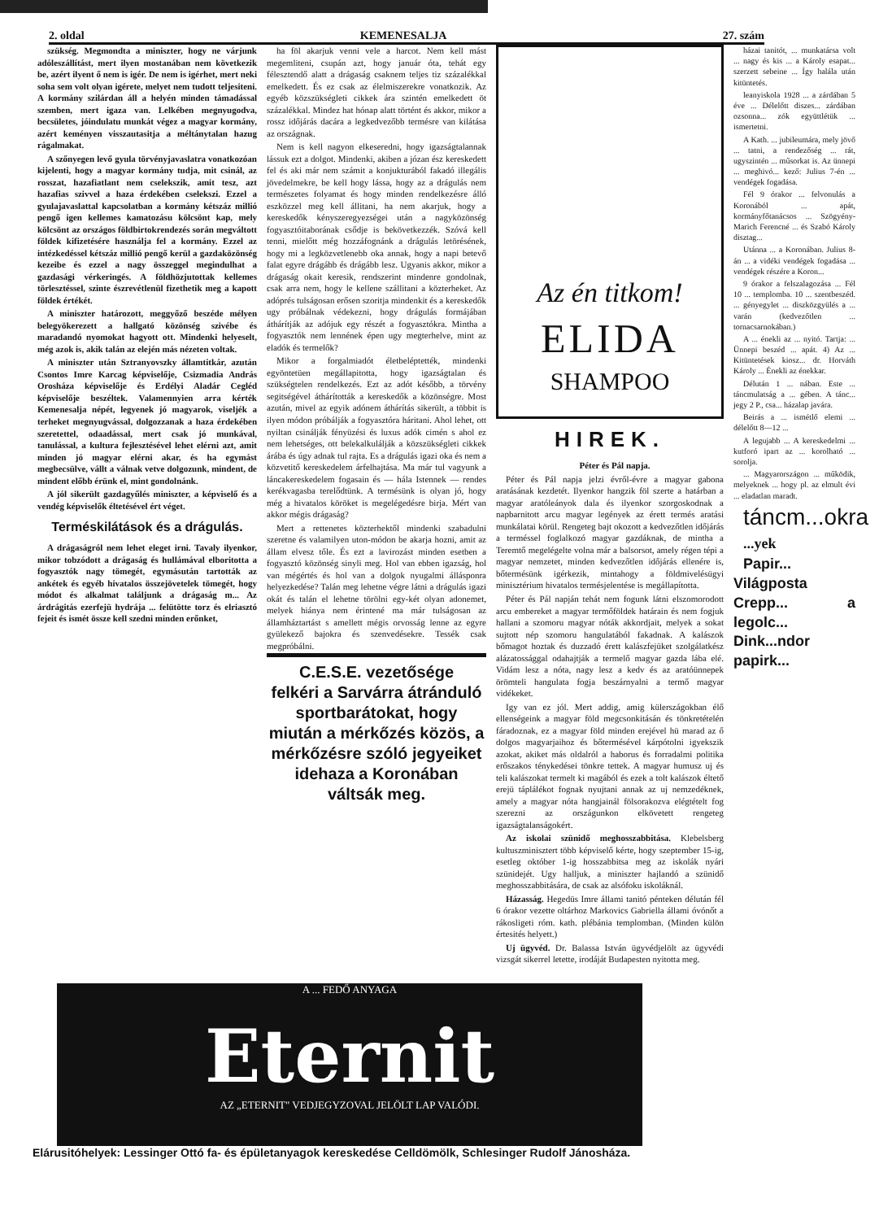2. oldal KEMENESALJA 27. szám
szükség. Megmondta a miniszter, hogy ne várjunk adóleszállítást, mert ilyen mostanában nem következik be, azért ilyent ő nem is igér. De nem is igérhet, mert neki soha sem volt olyan igérete, melyet nem tudott teljesiteni. A kormány szilárdan áll a helyén minden támadással szemben, mert igaza van. Lelkében megnyugodva, becsületes, jóindulatu munkát végez a magyar kormány, azért keményen visszautasitja a méltánytalan hazug rágalmakat.
A szőnyegen levő gyula törvényjavaslatra vonatkozóan kijelenti, hogy a magyar kormány tudja, mit csinál, az rosszat, hazafiatlant nem cselekszik, amit tesz, azt hazafias szivvel a haza érdekében cselekszi. Ezzel a gyulajavaslattal kapcsolatban a kormány kétszáz millió pengő igen kellemes kamatozásu kölcsönt kap, mely kölcsönt az országos földbirtokrendezés során megváltott földek kifizetésére használja fel a kormány. Ezzel az intézkedéssel kétszáz millió pengő kerül a gazdaközönség kezeibe és ezzel a nagy összeggel megindulhat a gazdasági vérkeringés. A földhözjutottak kellemes törlesztéssel, szinte észrevétlenül fizethetik meg a kapott földek értékét.
A miniszter határozott, meggyőző beszéde mélyen belegyökerezett a hallgató közönség szivébe és maradandó nyomokat hagyott ott. Mindenki helyeselt, még azok is, akik talán az elején más nézeten voltak.
A miniszter után Sztranyovszky államtitkár, azután Csontos Imre Karcag képviselője, Csizmadia András Orosháza képviselője és Erdélyi Aladár Cegléd képviselője beszéltek. Valamennyien arra kérték Kemenesalja népét, legyenek jó magyarok, viseljék a terheket megnyugvással, dolgozzanak a haza érdekében szeretettel, odaadással, mert csak jó munkával, tanulással, a kultura fejlesztésével lehet elérni azt, amit minden jó magyar elérni akar, és ha egymást megbecsülve, vállt a válnak vetve dolgozunk, mindent, de mindent előbb érünk el, mint gondolnánk.
A jól sikerült gazdagyűlés miniszter, a képviselő és a vendég képviselők éltetésével ért véget.
Terméskilátások és a drágulás.
A drágaságról nem lehet eleget irni. Tavaly ilyenkor, mikor tobzódott a drágaság és hullámával elboritotta a fogyasztók nagy tömegét, egymásután tartották az ankétek és egyéb hivatalos összejövetelek tömegét, hogy módot és alkalmat találjunk a drágaság m... Az árdrágitás ezerfejü hydrája ... felütötte torz és elriasztó fejeit és ismét össze kell szedni minden erőnket,
ha föl akarjuk venni vele a harcot. Nem kell mást megemliteni, csupán azt, hogy január óta, tehát egy félesztendő alatt a drágaság csaknem teljes tiz százalékkal emelkedett. És ez csak az élelmiszerekre vonatkozik. Az egyéb közszükségleti cikkek ára szintén emelkedett öt százalékkal. Mindez hat hónap alatt történt és akkor, mikor a rossz időjárás dacára a legkedvezőbb termésre van kilátása az országnak.
Nem is kell nagyon elkeseredni, hogy igazságtalannak lássuk ezt a dolgot. Mindenki, akiben a józan ész kereskedett fel és aki már nem számit a konjukturából fakadó illegális jövedelmekre, be kell hogy lássa, hogy az a drágulás nem természetes folyamat és hogy minden rendelkezésre álló eszközzel meg kell állitani, ha nem akarjuk, hogy a kereskedők kényszeregyezségei után a nagyközönség fogyasztóitaborának csődje is bekövetkezzék. Szóvá kell tenni, mielőtt még hozzáfognánk a drágulás letörésének, hogy mi a legközvetlenebb oka annak, hogy a napi betevő falat egyre drágább és drágább lesz. Ugyanis akkor, mikor a drágaság okait keresik, rendszerint mindenre gondolnak, csak arra nem, hogy le kellene szállitani a közterheket. Az adóprés tulságosan erősen szoritja mindenkit és a kereskedők ugy próbálnak védekezni, hogy drágulás formájában áthárítják az adójuk egy részét a fogyasztókra. Mintha a fogyasztók nem lennének épen ugy megterhelve, mint az eladók és termelők?
Mikor a forgalmiadót életbeléptették, mindenki egyöntetüen megállapitotta, hogy igazságtalan és szükségtelen rendelkezés. Ezt az adót később, a törvény segitségével áthárították a kereskedők a közönségre. Most azután, mivel az egyik adónem áthárítás sikerült, a többit is ilyen módon próbálják a fogyasztóra háritani. Ahol lehet, ott nyiltan csinálják fényüzési és luxus adók cimén s ahol ez nem lehetséges, ott belekalkulálják a közszükségleti cikkek árába és úgy adnak tul rajta. Es a drágulás igazi oka és nem a közvetitő kereskedelem árfelhajtása. Ma már tul vagyunk a láncakereskedelem fogasain és — hála Istennek — rendes kerékvagasba terelődtünk. A termésünk is olyan jó, hogy még a hivatalos köröket is megelégedésre birja. Mért van akkor mégis drágaság?
Mert a rettenetes közterhektől mindenki szabadulni szeretne és valamilyen uton-módon be akarja hozni, amit az állam elvesz tőle. És ezt a lavirozást minden esetben a fogyasztó közönség sinyli meg. Hol van ebben igazság, hol van mégértés és hol van a dolgok nyugalmi állásponra helyezkedése? Talán meg lehetne végre látni a drágulás igazi okát és talán el lehetne törölni egy-két olyan adonemet, melyek hiánya nem érintené ma már tulságosan az államháztartást s amellett mégis orvosság lenne az egyre gyülekező bajokra és szenvedésekre. Tessék csak megpróbálni.
C.E.S.E. vezetősége
felkéri a Sarvárra átránduló sportbarátokat, hogy miután a mérkőzés közös, a mérkőzésre szóló jegyeiket idehaza a Koronában váltsák meg.
Az én titkom!
ELIDA
SHAMPOO
HIREK.
Péter és Pál napja.
Péter és Pál napja jelzi évről-évre a magyar gabona aratásának kezdetét. Ilyenkor hangzik föl szerte a határban a magyar aratóleányok dala és ilyenkor szorgoskodnak a napbarnitott arcu magyar legények az érett termés aratási munkálatai körül. Rengeteg bajt okozott a kedvezőtlen időjárás a terméssel foglalkozó magyar gazdáknak, de mintha a Teremtő megelégelte volna már a balsorsot, amely régen tépi a magyar nemzetet, minden kedvezőtlen időjárás ellenére is, bőtermésünk igérkezik, mintahogy a földmivelésügyi minisztérium hivatalos termésjelentése is megállapította.
Péter és Pál napján tehát nem fogunk látni elszomorodott arcu embereket a magyar termőföldek határain és nem fogjuk hallani a szomoru magyar nóták akkordjait, melyek a sokat sujtott nép szomoru hangulatából fakadnak. A kalászok bőmagot hoztak és duzzadó érett kalászfejüket szolgálatkész alázatossággal odahajtják a termelő magyar gazda lába elé. Vidám lesz a nóta, nagy lesz a kedv és az aratóünnepek örömteli hangulata fogja beszárnyalni a termő magyar vidékeket.
Igy van ez jól. Mert addig, amig külerszágokban élő ellenségeink a magyar föld megcsonkitásán és tönkretételén fáradoznak, ez a magyar föld minden erejével hü marad az ő dolgos magyarjaihoz és bőtermésével kárpótolni igyekszik azokat, akiket más oldalról a haborus és forradalmi politika erőszakos ténykedései tönkre tettek. A magyar humusz uj és teli kalászokat termelt ki magából és ezek a tolt kalászok éltető erejü táplálékot fognak nyujtani annak az uj nemzedéknek, amely a magyar nóta hangjainál fölsorakozva elégtételt fog szerezni az országunkon elkövetett rengeteg igazságtalanságokért.
Az iskolai szünidő meghosszabbitása. Klebelsberg kultuszminisztert több képviselő kérte, hogy szeptember 15-ig, esetleg október 1-ig hosszabbitsa meg az iskolák nyári szünidejét. Ugy halljuk, a miniszter hajlandó a szünidő meghosszabbitására, de csak az alsófoku iskoláknál.
Házasság. Hegedüs Imre állami tanitó pénteken délután fél 6 órakor vezette oltárhoz Markovics Gabriella állami óvónőt a rákosligeti róm. kath. plébánia templomban. (Minden külön értesités helyett.)
Uj ügyvéd. Dr. Balassa István ügyvédjelölt az ügyvédi vizsgát sikerrel letette, irodáját Budapesten nyitotta meg.
házai tanitót, ... munkatársa volt ... nagy és kis ... a Károly esapat... szerzett sebeine ... Így halála után kitüntetés.
leanyiskola 1928 ... a zárdában 5 éve ... Délelőtt diszes... zárdában ozsonna... zók együttlétük ... ismertetni.
A Kath. ... jubileumára, mely jövő ... tatni, a rendezőség ... rát, ugyszintén ... műsorkat is. Az ünnepi ... meghivó... kező: Julius 7-én ... vendégek fogadása.
Fél 9 órakor ... felvonulás a Koronából ... apát, kormányfőtanácsos ... Szögyény-Marich Ferencné ... és Szabó Károly disztag...
Utánna ... a Koronában. Julius 8-án ... a vidéki vendégek fogadása ... vendégek részére a Koron...
9 órakor a felszalagozása ... Fél 10 ... templomba. 10 ... szentbeszéd. ... gényegylet ... diszközgyülés a ... varán (kedvezőtlen ... tornacsarnokában.)
A ... énekli az ... nyitó. Tartja: ... Ünnepi beszéd ... apát. 4) Az ... Kitüntetések kiosz... dr. Horváth Károly ... Énekli az énekkar.
Délután 1 ... nában. Este ... táncmulatság a ... gében. A tánc... jegy 2 P., csa... házalap javára.
Beirás a ... ismétlő elemi ... délelőtt 8—12 ...
A legujabb ... A kereskedelmi ... kutforó ipart az ... korolható ... sorolja.
... Magyarországon ... működik, melyeknek ... hogy pl. az elmult évi ... eladatlan maradt.
táncm...okra
...yek
Papir... Világposta Crepp... a legolc... Dink...ndor papirk...
A ... FEDŐ ANYAGA
Eternit
AZ „ETERNIT" VEDJEGYZOVAL JELÖLT LAP VALÓDI.
Elárusitóhelyek: Lessinger Ottó fa- és épületanyagok kereskedése Celldömölk, Schlesinger Rudolf Jánosháza.